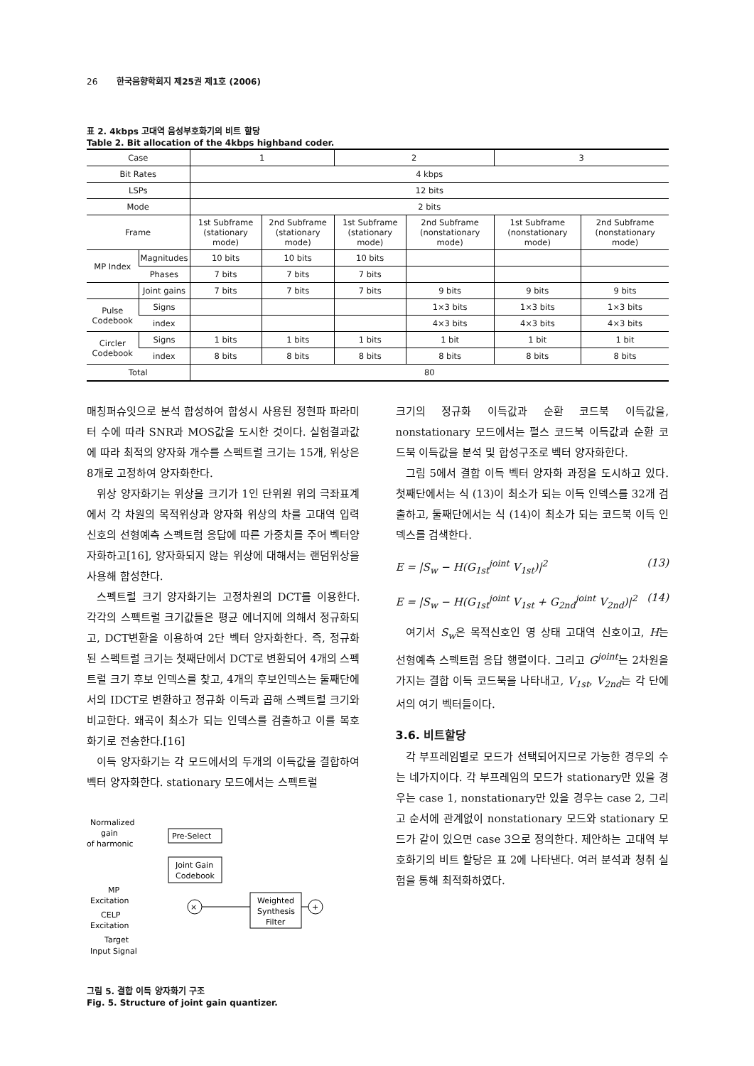26 한국음향학회지 제25권 제1호 (2006)
표 2. 4kbps 고대역 음성부호화기의 비트 할당
Table 2. Bit allocation of the 4kbps highband coder.
| Case | | 1 | | 2 | | 3 | |
| Bit Rates | | 4 kbps | | | | | |
| LSPs | | 12 bits | | | | | |
| Mode | | 2 bits | | | | | |
| Frame | | 1st Subframe (stationary mode) | 2nd Subframe (stationary mode) | 1st Subframe (stationary mode) | 2nd Subframe (nonstationary mode) | 1st Subframe (nonstationary mode) | 2nd Subframe (nonstationary mode) |
| MP Index | Magnitudes | 10 bits | 10 bits | 10 bits | | | |
| | Phases | 7 bits | 7 bits | 7 bits | | | |
| | Joint gains | 7 bits | 7 bits | 7 bits | 9 bits | 9 bits | 9 bits |
| Pulse Codebook | Signs | | | | 1×3 bits | 1×3 bits | 1×3 bits |
| | index | | | | 4×3 bits | 4×3 bits | 4×3 bits |
| Circler Codebook | Signs | 1 bits | 1 bits | 1 bits | 1 bit | 1 bit | 1 bit |
| | index | 8 bits | 8 bits | 8 bits | 8 bits | 8 bits | 8 bits |
| Total | | 80 | | | | | |
매칭퍼슈잇으로 분석 합성하여 합성시 사용된 정현파 파라미터 수에 따라 SNR과 MOS값을 도시한 것이다. 실험결과값에 따라 최적의 양자화 개수를 스펙트럴 크기는 15개, 위상은 8개로 고정하여 양자화한다.
위상 양자화기는 위상을 크기가 1인 단위원 위의 극좌표계에서 각 차원의 목적위상과 양자화 위상의 차를 고대역 입력신호의 선형예측 스펙트럼 응답에 따른 가중치를 주어 벡터양자화하고[16], 양자화되지 않는 위상에 대해서는 랜덤위상을 사용해 합성한다.
스펙트럴 크기 양자화기는 고정차원의 DCT를 이용한다. 각각의 스펙트럴 크기값들은 평균 에너지에 의해서 정규화되고, DCT변환을 이용하여 2단 벡터 양자화한다. 즉, 정규화된 스펙트럴 크기는 첫째단에서 DCT로 변환되어 4개의 스펙트럴 크기 후보 인덱스를 찾고, 4개의 후보인덱스는 둘째단에서의 IDCT로 변환하고 정규화 이득과 곱해 스펙트럴 크기와 비교한다. 왜곡이 최소가 되는 인덱스를 검출하고 이를 복호화기로 전송한다.[16]
이득 양자화기는 각 모드에서의 두개의 이득값을 결합하여 벡터 양자화한다. stationary 모드에서는 스펙트럴
Normalized
gain
of harmonic
Pre-Select
Joint Gain
Codebook
MP
Excitation
CELP
Excitation
Target
Input Signal
×
Weighted
Synthesis
Filter
+
그림 5. 결합 이득 양자화기 구조
Fig. 5. Structure of joint gain quantizer.
크기의 정규화 이득값과 순환 코드북 이득값을, nonstationary 모드에서는 펄스 코드북 이득값과 순환 코드북 이득값을 분석 및 합성구조로 벡터 양자화한다.
그림 5에서 결합 이득 벡터 양자화 과정을 도시하고 있다. 첫째단에서는 식 (13)이 최소가 되는 이득 인덱스를 32개 검출하고, 둘째단에서는 식 (14)이 최소가 되는 코드북 이득 인덱스를 검색한다.
E = |S<sub>w</sub> − H(G<sub>1st</sub><sup>joint</sup> V<sub>1st</sub>)|<sup>2</sup> (13)
E = |S<sub>w</sub> − H(G<sub>1st</sub><sup>joint</sup> V<sub>1st</sub> + G<sub>2nd</sub><sup>joint</sup> V<sub>2nd</sub>)|<sup>2</sup> (14)
여기서 S<sub>w</sub>은 목적신호인 영 상태 고대역 신호이고, H는 선형예측 스펙트럼 응답 행렬이다. 그리고 G<sup>joint</sup>는 2차원을 가지는 결합 이득 코드북을 나타내고, V<sub>1st</sub>, V<sub>2nd</sub>는 각 단에서의 여기 벡터들이다.
3.6. 비트할당
각 부프레임별로 모드가 선택되어지므로 가능한 경우의 수는 네가지이다. 각 부프레임의 모드가 stationary만 있을 경우는 case 1, nonstationary만 있을 경우는 case 2, 그리고 순서에 관계없이 nonstationary 모드와 stationary 모드가 같이 있으면 case 3으로 정의한다. 제안하는 고대역 부호화기의 비트 할당은 표 2에 나타낸다. 여러 분석과 청취 실험을 통해 최적화하였다.